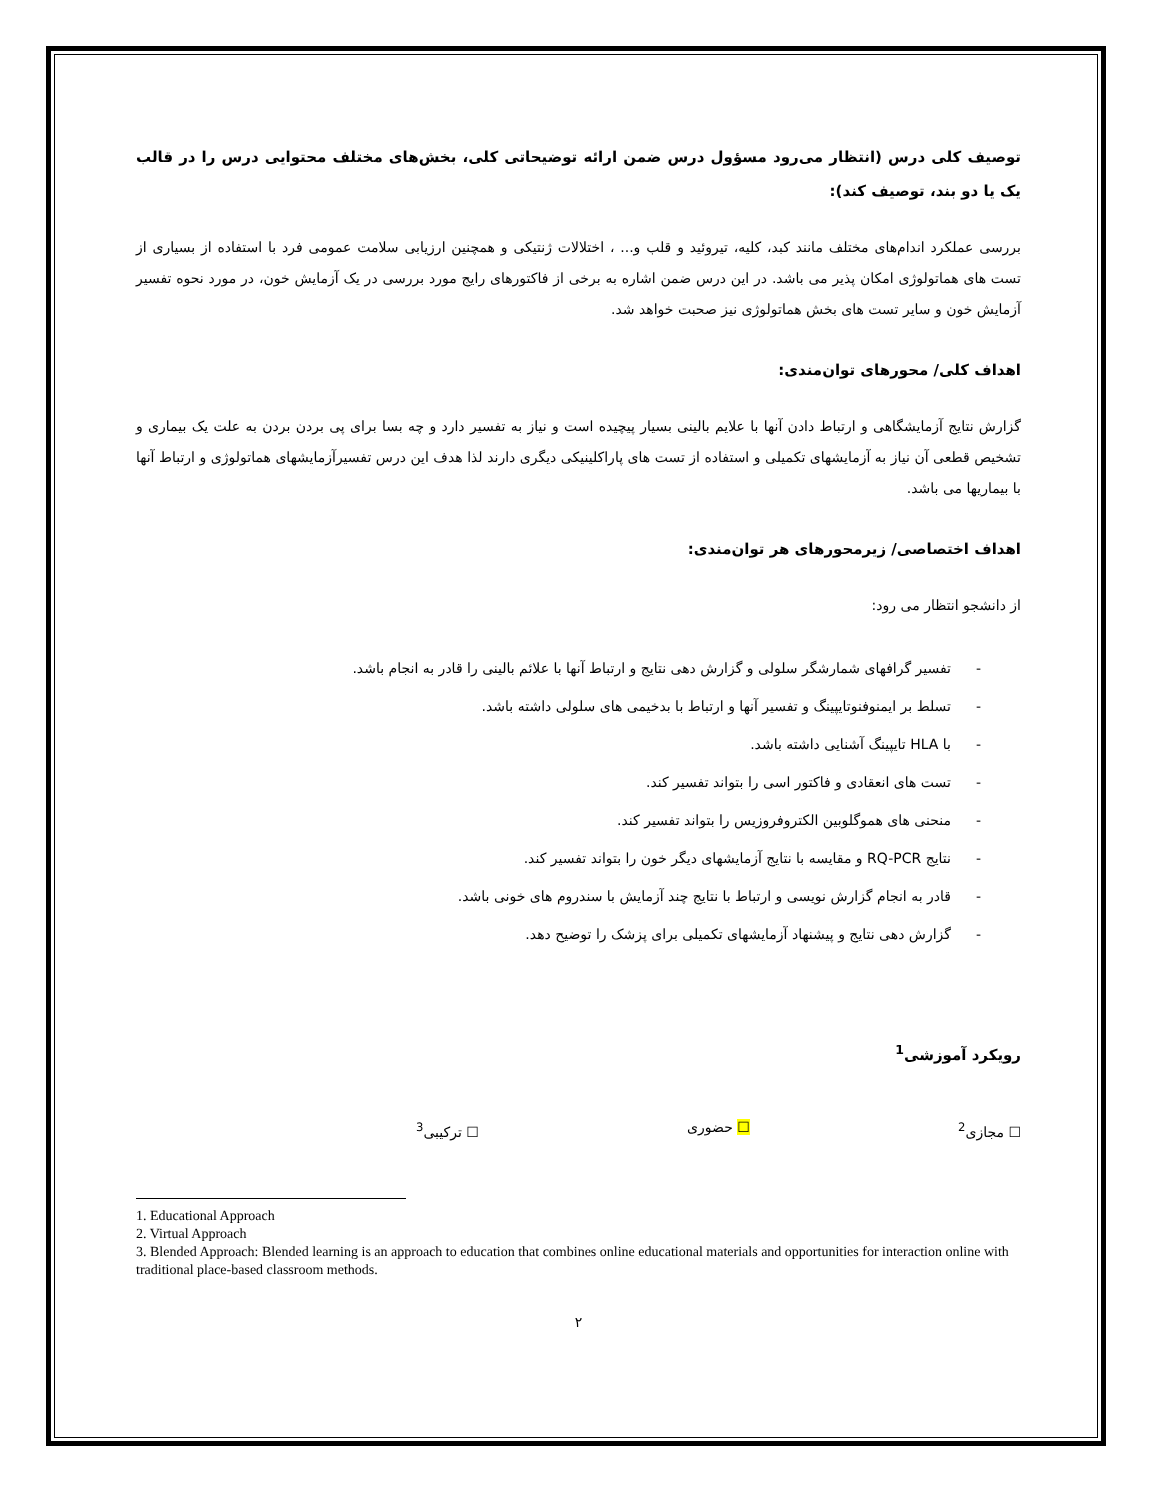توصیف کلی درس (انتظار می‌رود مسؤول درس ضمن ارائه توضیحاتی کلی، بخش‌های مختلف محتوایی درس را در قالب یک یا دو بند، توصیف کند):
بررسی عملکرد اندام‌های مختلف مانند کبد، کلیه، تیروئید و قلب و... ، اختلالات ژنتیکی و همچنین ارزیابی سلامت عمومی فرد با استفاده از بسیاری از تست های هماتولوژی امکان پذیر می باشد. در این درس ضمن اشاره به برخی از فاکتورهای رایج مورد بررسی در یک آزمایش خون، در مورد نحوه تفسیر آزمایش خون و سایر تست های بخش هماتولوژی نیز صحبت خواهد شد.
اهداف کلی/ محورهای توان‌مندی:
گزارش نتایج آزمایشگاهی و ارتباط دادن آنها با علایم بالینی بسیار پیچیده است و نیاز به تفسیر دارد و چه بسا برای پی بردن بردن به علت یک بیماری و تشخیص قطعی آن نیاز به آزمایشهای تکمیلی و استفاده از تست های پاراکلینیکی دیگری دارند لذا هدف این درس تفسیرآزمایشهای هماتولوژی و ارتباط آنها با بیماریها می باشد.
اهداف اختصاصی/ زیرمحورهای هر توان‌مندی:
از دانشجو انتظار می رود:
- تفسیر گرافهای شمارشگر سلولی و گزارش دهی نتایج و ارتباط آنها با علائم بالینی را قادر به انجام باشد.
- تسلط بر ایمنوفنوتایپینگ و تفسیر آنها و ارتباط با بدخیمی های سلولی داشته باشد.
- با HLA تایپینگ آشنایی داشته باشد.
- تست های انعقادی و فاکتور اسی را بتواند تفسیر کند.
- منحنی های هموگلوبین الکتروفروزیس را بتواند تفسیر کند.
- نتایج RQ-PCR و مقایسه با نتایج آزمایشهای دیگر خون را بتواند تفسیر کند.
- قادر به انجام گزارش نویسی و ارتباط با نتایج چند آزمایش با سندروم های خونی باشد.
- گزارش دهی نتایج و پیشنهاد آزمایشهای تکمیلی برای پزشک را توضیح دهد.
رویکرد آموزشی<sup>1</sup>
☐ مجازی<sup>2</sup> ☐ حضوری ☐ ترکیبی<sup>3</sup>
1. Educational Approach
2. Virtual Approach
3. Blended Approach: Blended learning is an approach to education that combines online educational materials and opportunities for interaction online with traditional place-based classroom methods.
۲